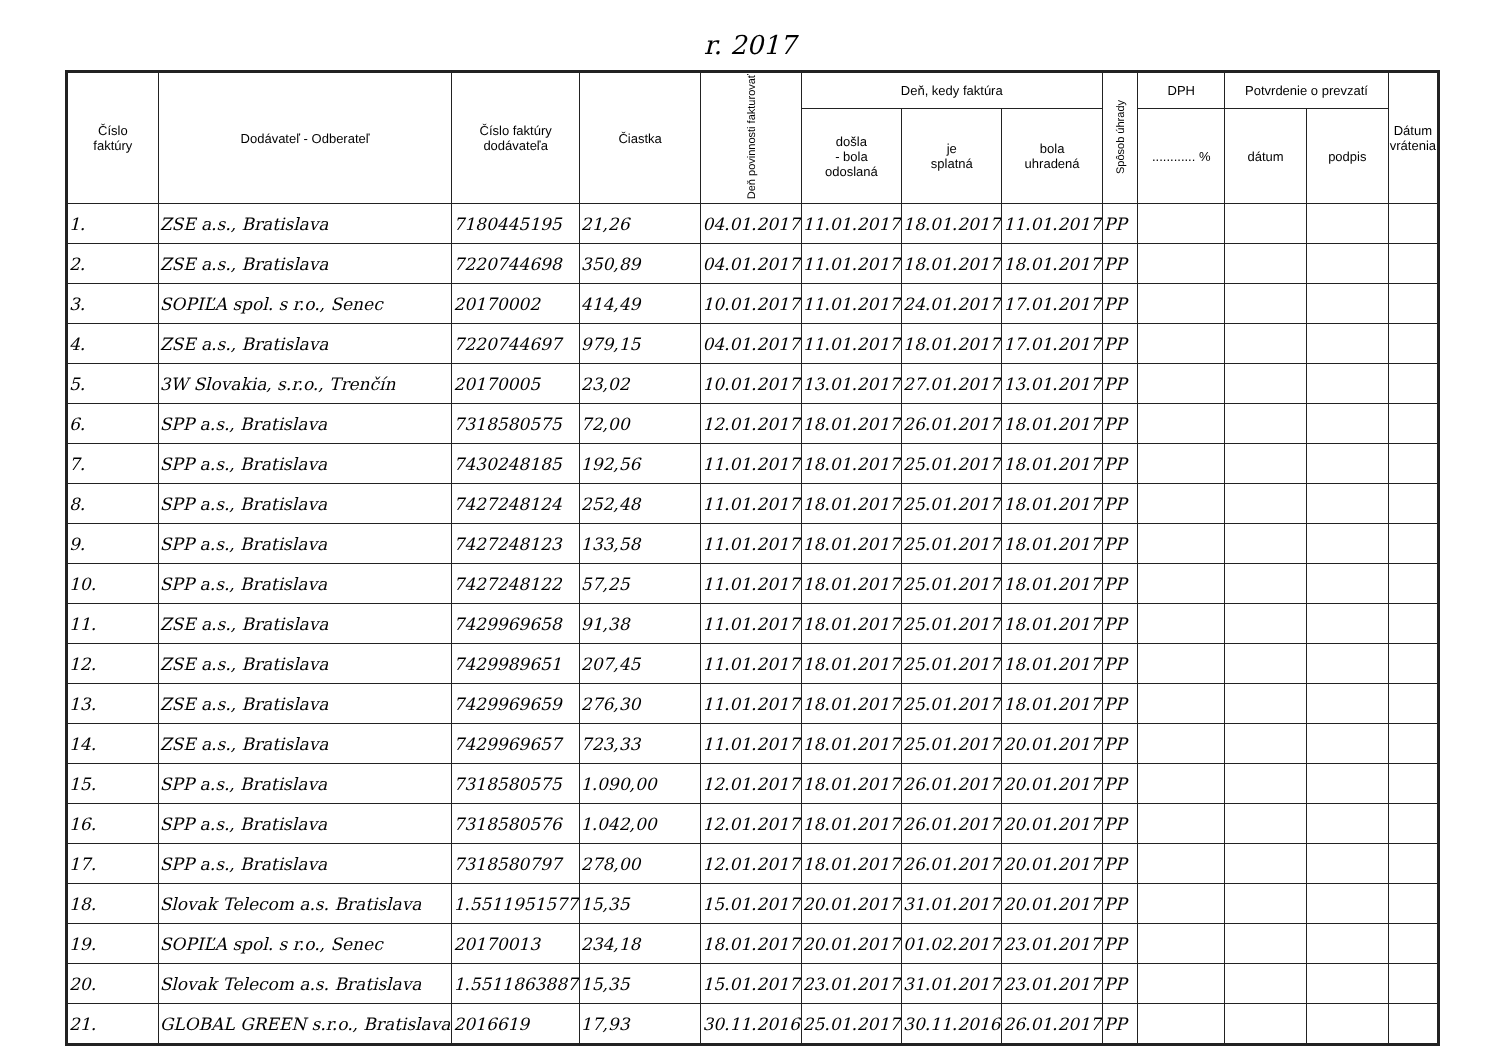r. 2017
| Číslo faktúry | Dodávateľ - Odberateľ | Číslo faktúry dodávateľa | Čiastka | Deň povinnosti fakturovať | Deň, kedy faktúra | | | Spôsob úhrady | DPH | Potvrdenie o prevzatí | | Dátum vrátenia |
| --- | --- | --- | --- | --- | --- | --- | --- | --- | --- | --- | --- | --- |
| | | | | | došla - bola odoslaná | je splatná | bola uhradená | | ............ % | dátum | podpis | |
| 1. | ZSE a.s., Bratislava | 7180445195 | 21,26 | 04.01.2017 | 11.01.2017 | 18.01.2017 | 11.01.2017 | PP | | | | |
| 2. | ZSE a.s., Bratislava | 7220744698 | 350,89 | 04.01.2017 | 11.01.2017 | 18.01.2017 | 18.01.2017 | PP | | | | |
| 3. | SOPIĽA spol. s r.o., Senec | 20170002 | 414,49 | 10.01.2017 | 11.01.2017 | 24.01.2017 | 17.01.2017 | PP | | | | |
| 4. | ZSE a.s., Bratislava | 7220744697 | 979,15 | 04.01.2017 | 11.01.2017 | 18.01.2017 | 17.01.2017 | PP | | | | |
| 5. | 3W Slovakia, s.r.o., Trenčín | 20170005 | 23,02 | 10.01.2017 | 13.01.2017 | 27.01.2017 | 13.01.2017 | PP | | | | |
| 6. | SPP a.s., Bratislava | 7318580575 | 72,00 | 12.01.2017 | 18.01.2017 | 26.01.2017 | 18.01.2017 | PP | | | | |
| 7. | SPP a.s., Bratislava | 7430248185 | 192,56 | 11.01.2017 | 18.01.2017 | 25.01.2017 | 18.01.2017 | PP | | | | |
| 8. | SPP a.s., Bratislava | 7427248124 | 252,48 | 11.01.2017 | 18.01.2017 | 25.01.2017 | 18.01.2017 | PP | | | | |
| 9. | SPP a.s., Bratislava | 7427248123 | 133,58 | 11.01.2017 | 18.01.2017 | 25.01.2017 | 18.01.2017 | PP | | | | |
| 10. | SPP a.s., Bratislava | 7427248122 | 57,25 | 11.01.2017 | 18.01.2017 | 25.01.2017 | 18.01.2017 | PP | | | | |
| 11. | ZSE a.s., Bratislava | 7429969658 | 91,38 | 11.01.2017 | 18.01.2017 | 25.01.2017 | 18.01.2017 | PP | | | | |
| 12. | ZSE a.s., Bratislava | 7429989651 | 207,45 | 11.01.2017 | 18.01.2017 | 25.01.2017 | 18.01.2017 | PP | | | | |
| 13. | ZSE a.s., Bratislava | 7429969659 | 276,30 | 11.01.2017 | 18.01.2017 | 25.01.2017 | 18.01.2017 | PP | | | | |
| 14. | ZSE a.s., Bratislava | 7429969657 | 723,33 | 11.01.2017 | 18.01.2017 | 25.01.2017 | 20.01.2017 | PP | | | | |
| 15. | SPP a.s., Bratislava | 7318580575 | 1.090,00 | 12.01.2017 | 18.01.2017 | 26.01.2017 | 20.01.2017 | PP | | | | |
| 16. | SPP a.s., Bratislava | 7318580576 | 1.042,00 | 12.01.2017 | 18.01.2017 | 26.01.2017 | 20.01.2017 | PP | | | | |
| 17. | SPP a.s., Bratislava | 7318580797 | 278,00 | 12.01.2017 | 18.01.2017 | 26.01.2017 | 20.01.2017 | PP | | | | |
| 18. | Slovak Telecom a.s. Bratislava | 1.5511951577 | 15,35 | 15.01.2017 | 20.01.2017 | 31.01.2017 | 20.01.2017 | PP | | | | |
| 19. | SOPIĽA spol. s r.o., Senec | 20170013 | 234,18 | 18.01.2017 | 20.01.2017 | 01.02.2017 | 23.01.2017 | PP | | | | |
| 20. | Slovak Telecom a.s. Bratislava | 1.5511863887 | 15,35 | 15.01.2017 | 23.01.2017 | 31.01.2017 | 23.01.2017 | PP | | | | |
| 21. | GLOBAL GREEN s.r.o., Bratislava | 2016619 | 17,93 | 30.11.2016 | 25.01.2017 | 30.11.2016 | 26.01.2017 | PP | | | | |